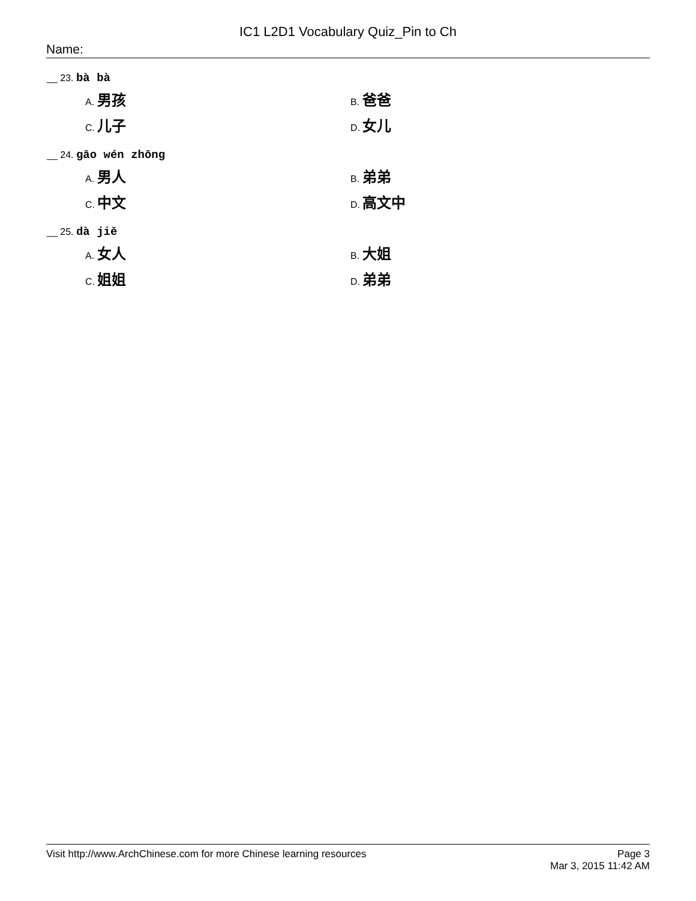IC1 L2D1 Vocabulary Quiz_Pin to Ch
Name:
__ 23. bà bà
A. 男孩
B. 爸爸
C. 儿子
D. 女儿
__ 24. gāo wén zhōng
A. 男人
B. 弟弟
C. 中文
D. 高文中
__ 25. dà jiě
A. 女人
B. 大姐
C. 姐姐
D. 弟弟
Visit http://www.ArchChinese.com for more Chinese learning resources
Page 3
Mar 3, 2015 11:42 AM